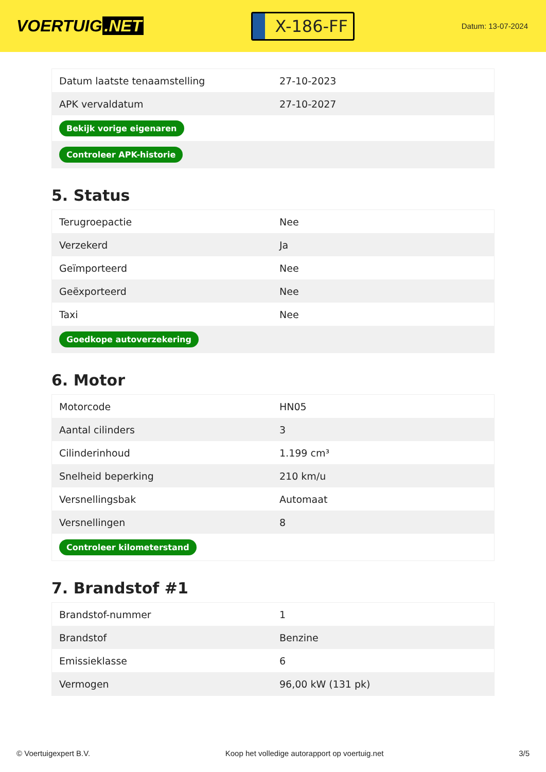VOERTUIG.NET
X-186-FF
Datum: 13-07-2024
| Datum laatste tenaamstelling | 27-10-2023 |
| APK vervaldatum | 27-10-2027 |
| Bekijk vorige eigenaren | |
| Controleer APK-historie | |
5. Status
| Terugroepactie | Nee |
| Verzekerd | Ja |
| Geïmporteerd | Nee |
| Geëxporteerd | Nee |
| Taxi | Nee |
| Goedkope autoverzekering | |
6. Motor
| Motorcode | HN05 |
| Aantal cilinders | 3 |
| Cilinderinhoud | 1.199 cm³ |
| Snelheid beperking | 210 km/u |
| Versnellingsbak | Automaat |
| Versnellingen | 8 |
| Controleer kilometerstand | |
7. Brandstof #1
| Brandstof-nummer | 1 |
| Brandstof | Benzine |
| Emissieklasse | 6 |
| Vermogen | 96,00 kW (131 pk) |
© Voertuigexpert B.V. Koop het volledige autorapport op voertuig.net 3/5